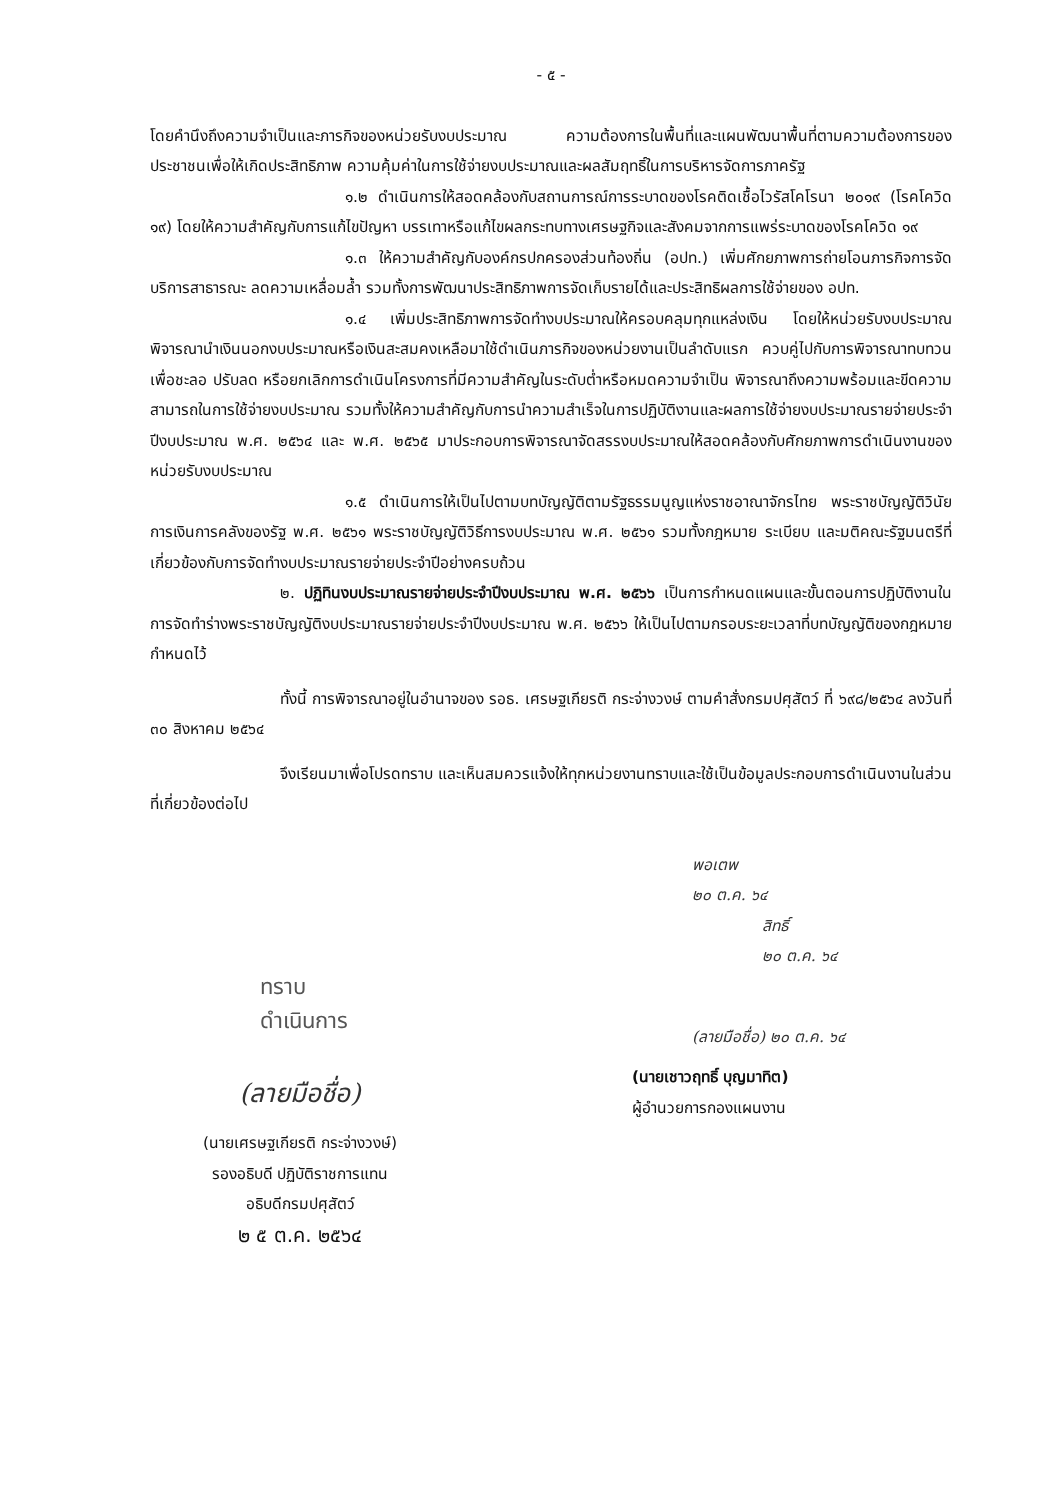- ๕ -
โดยคำนึงถึงความจำเป็นและภารกิจของหน่วยรับงบประมาณ ความต้องการในพื้นที่และแผนพัฒนาพื้นที่ตามความต้องการของประชาชนเพื่อให้เกิดประสิทธิภาพ ความคุ้มค่าในการใช้จ่ายงบประมาณและผลสัมฤทธิ์ในการบริหารจัดการภาครัฐ
๑.๒ ดำเนินการให้สอดคล้องกับสถานการณ์การระบาดของโรคติดเชื้อไวรัสโคโรนา ๒๐๑๙ (โรคโควิด ๑๙) โดยให้ความสำคัญกับการแก้ไขปัญหา บรรเทาหรือแก้ไขผลกระทบทางเศรษฐกิจและสังคมจากการแพร่ระบาดของโรคโควิด ๑๙
๑.๓ ให้ความสำคัญกับองค์กรปกครองส่วนท้องถิ่น (อปท.) เพิ่มศักยภาพการถ่ายโอนภารกิจการจัดบริการสาธารณะ ลดความเหลื่อมล้ำ รวมทั้งการพัฒนาประสิทธิภาพการจัดเก็บรายได้และประสิทธิผลการใช้จ่ายของ อปท.
๑.๔ เพิ่มประสิทธิภาพการจัดทำงบประมาณให้ครอบคลุมทุกแหล่งเงิน โดยให้หน่วยรับงบประมาณพิจารณานำเงินนอกงบประมาณหรือเงินสะสมคงเหลือมาใช้ดำเนินภารกิจของหน่วยงานเป็นลำดับแรก ควบคู่ไปกับการพิจารณาทบทวนเพื่อชะลอ ปรับลด หรือยกเลิกการดำเนินโครงการที่มีความสำคัญในระดับต่ำหรือหมดความจำเป็น พิจารณาถึงความพร้อมและขีดความสามารถในการใช้จ่ายงบประมาณ รวมทั้งให้ความสำคัญกับการนำความสำเร็จในการปฏิบัติงานและผลการใช้จ่ายงบประมาณรายจ่ายประจำปีงบประมาณ พ.ศ. ๒๕๖๔ และ พ.ศ. ๒๕๖๕ มาประกอบการพิจารณาจัดสรรงบประมาณให้สอดคล้องกับศักยภาพการดำเนินงานของหน่วยรับงบประมาณ
๑.๕ ดำเนินการให้เป็นไปตามบทบัญญัติตามรัฐธรรมนูญแห่งราชอาณาจักรไทย พระราชบัญญัติวินัยการเงินการคลังของรัฐ พ.ศ. ๒๕๖๑ พระราชบัญญัติวิธีการงบประมาณ พ.ศ. ๒๕๖๑ รวมทั้งกฎหมาย ระเบียบ และมติคณะรัฐมนตรีที่เกี่ยวข้องกับการจัดทำงบประมาณรายจ่ายประจำปีอย่างครบถ้วน
๒. ปฏิทินงบประมาณรายจ่ายประจำปีงบประมาณ พ.ศ. ๒๕๖๖ เป็นการกำหนดแผนและขั้นตอนการปฏิบัติงานในการจัดทำร่างพระราชบัญญัติงบประมาณรายจ่ายประจำปีงบประมาณ พ.ศ. ๒๕๖๖ ให้เป็นไปตามกรอบระยะเวลาที่บทบัญญัติของกฎหมายกำหนดไว้
ทั้งนี้ การพิจารณาอยู่ในอำนาจของ รอธ. เศรษฐเกียรติ กระจ่างวงษ์ ตามคำสั่งกรมปศุสัตว์ ที่ ๖๙๘/๒๕๖๔ ลงวันที่ ๓๐ สิงหาคม ๒๕๖๔
จึงเรียนมาเพื่อโปรดทราบ และเห็นสมควรแจ้งให้ทุกหน่วยงานทราบและใช้เป็นข้อมูลประกอบการดำเนินงานในส่วนที่เกี่ยวข้องต่อไป
ทราบ
ดำเนินการ
(ลายมือชื่อ)
(นายเศรษฐเกียรติ กระจ่างวงษ์)
รองอธิบดี ปฏิบัติราชการแทน
อธิบดีกรมปศุสัตว์
๒ ๕ ต.ค. ๒๕๖๔
พอเตพ
๒๐ ต.ค. ๖๔
สิทธิ์
๒๐ ต.ค. ๖๔
(ลายมือชื่อ) ๒๐ ต.ค. ๖๔
(นายเชาวฤทธิ์ บุญมาทิต)
ผู้อำนวยการกองแผนงาน